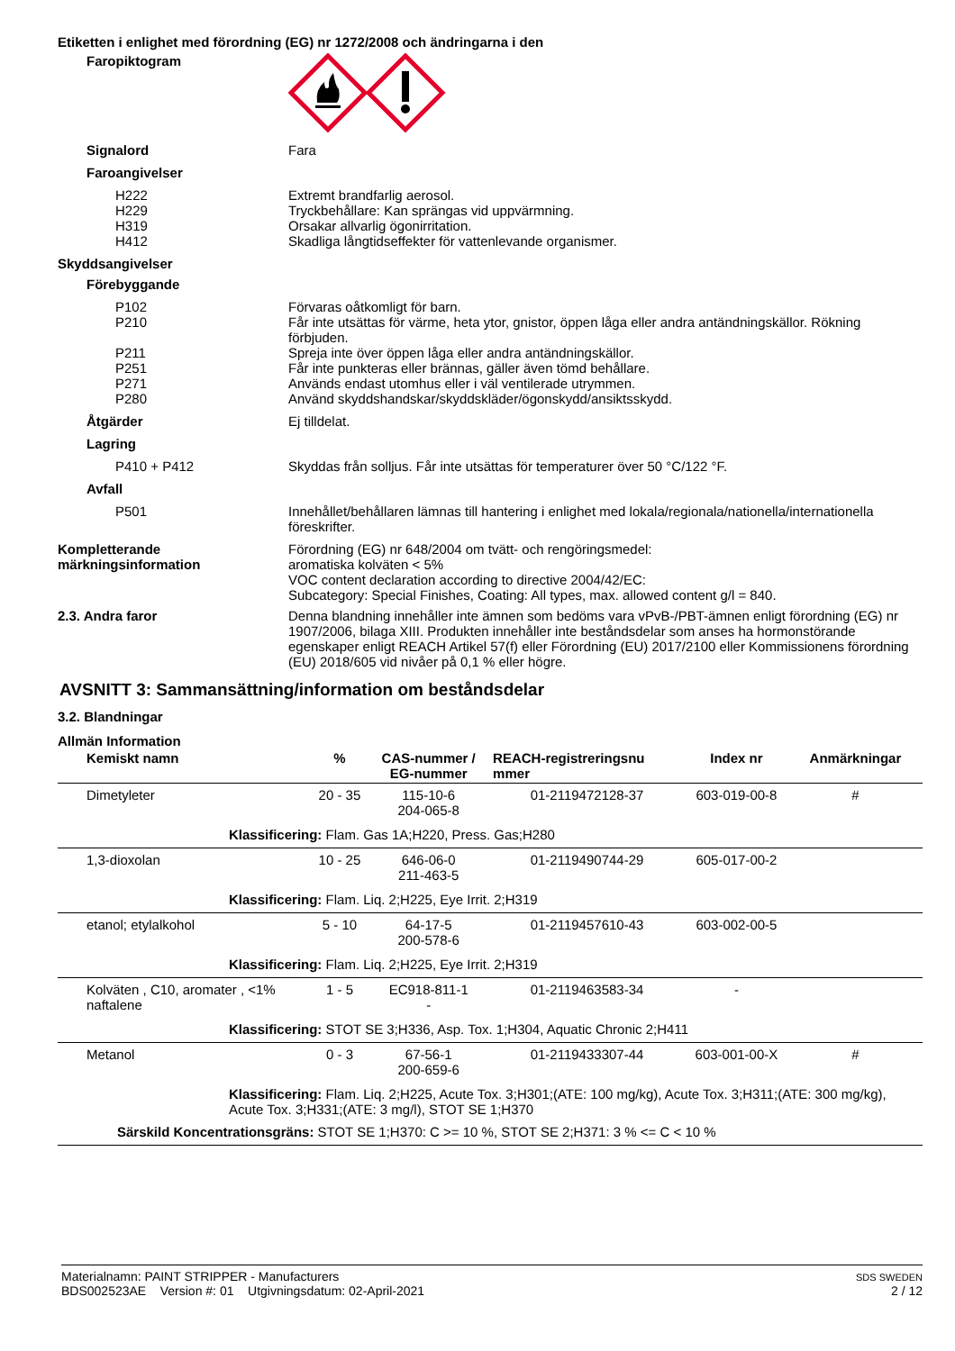Etiketten i enlighet med förordning (EG) nr 1272/2008 och ändringarna i den
Faropiktogram
Signalord Fara
Faroangivelser
H222 Extremt brandfarlig aerosol.
H229 Tryckbehållare: Kan sprängas vid uppvärmning.
H319 Orsakar allvarlig ögonirritation.
H412 Skadliga långtidseffekter för vattenlevande organismer.
Skyddsangivelser
Förebyggande
P102 Förvaras oåtkomligt för barn.
P210 Får inte utsättas för värme, heta ytor, gnistor, öppen låga eller andra antändningskällor. Rökning förbjuden.
P211 Spreja inte över öppen låga eller andra antändningskällor.
P251 Får inte punkteras eller brännas, gäller även tömd behållare.
P271 Används endast utomhus eller i väl ventilerade utrymmen.
P280 Använd skyddshandskar/skyddskläder/ögonskydd/ansiktsskydd.
Åtgärder Ej tilldelat.
Lagring
P410 + P412 Skyddas från solljus. Får inte utsättas för temperaturer över 50 °C/122 °F.
Avfall
P501 Innehållet/behållaren lämnas till hantering i enlighet med lokala/regionala/nationella/internationella föreskrifter.
Kompletterande märkningsinformation
Förordning (EG) nr 648/2004 om tvätt- och rengöringsmedel:
aromatiska kolväten < 5%
VOC content declaration according to directive 2004/42/EC:
Subcategory: Special Finishes, Coating: All types, max. allowed content g/l = 840.
2.3. Andra faror Denna blandning innehåller inte ämnen som bedöms vara vPvB-/PBT-ämnen enligt förordning (EG) nr 1907/2006, bilaga XIII. Produkten innehåller inte beståndsdelar som anses ha hormonstörande egenskaper enligt REACH Artikel 57(f) eller Förordning (EU) 2017/2100 eller Kommissionens förordning (EU) 2018/605 vid nivåer på 0,1 % eller högre.
AVSNITT 3: Sammansättning/information om beståndsdelar
3.2. Blandningar
Allmän Information
| Kemiskt namn | % | CAS-nummer / EG-nummer | REACH-registreringsnu mmer | Index nr | Anmärkningar |
| --- | --- | --- | --- | --- | --- |
| Dimetyleter | 20 - 35 | 115-10-6 204-065-8 | 01-2119472128-37 | 603-019-00-8 | # |
| Klassificering: Flam. Gas 1A;H220, Press. Gas;H280 | | | | | |
| 1,3-dioxolan | 10 - 25 | 646-06-0 211-463-5 | 01-2119490744-29 | 605-017-00-2 | |
| Klassificering: Flam. Liq. 2;H225, Eye Irrit. 2;H319 | | | | | |
| etanol; etylalkohol | 5 - 10 | 64-17-5 200-578-6 | 01-2119457610-43 | 603-002-00-5 | |
| Klassificering: Flam. Liq. 2;H225, Eye Irrit. 2;H319 | | | | | |
| Kolväten , C10, aromater , <1% naftalene | 1 - 5 | EC918-811-1 - | 01-2119463583-34 | - | |
| Klassificering: STOT SE 3;H336, Asp. Tox. 1;H304, Aquatic Chronic 2;H411 | | | | | |
| Metanol | 0 - 3 | 67-56-1 200-659-6 | 01-2119433307-44 | 603-001-00-X | # |
| Klassificering: Flam. Liq. 2;H225, Acute Tox. 3;H301;(ATE: 100 mg/kg), Acute Tox. 3;H311;(ATE: 300 mg/kg), Acute Tox. 3;H331;(ATE: 3 mg/l), STOT SE 1;H370 | | | | | |
| Särskild Koncentrationsgräns: STOT SE 1;H370: C >= 10 %, STOT SE 2;H371: 3 % <= C < 10 % | | | | | |
Materialnamn: PAINT STRIPPER - Manufacturers
BDS002523AE Version #: 01 Utgivningsdatum: 02-April-2021
SDS SWEDEN
2 / 12